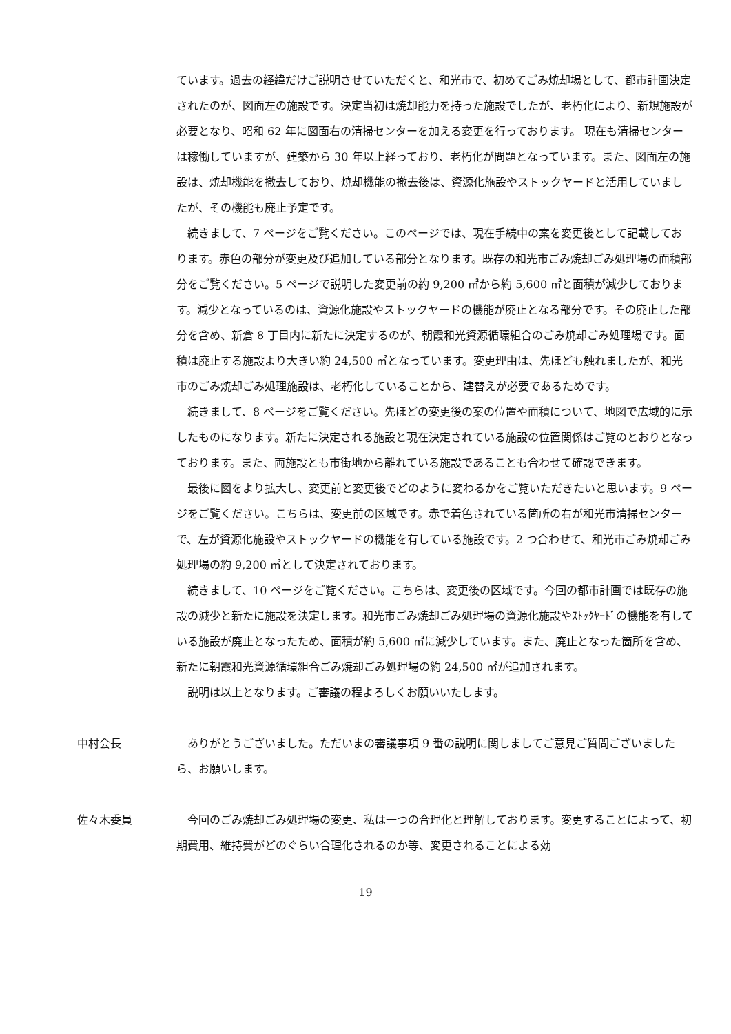ています。過去の経緯だけご説明させていただくと、和光市で、初めてごみ焼却場として、都市計画決定されたのが、図面左の施設です。決定当初は焼却能力を持った施設でしたが、老朽化により、新規施設が必要となり、昭和 62 年に図面右の清掃センターを加える変更を行っております。 現在も清掃センターは稼働していますが、建築から 30 年以上経っており、老朽化が問題となっています。また、図面左の施設は、焼却機能を撤去しており、焼却機能の撤去後は、資源化施設やストックヤードと活用していましたが、その機能も廃止予定です。
続きまして、7 ページをご覧ください。このページでは、現在手続中の案を変更後として記載しております。赤色の部分が変更及び追加している部分となります。既存の和光市ごみ焼却ごみ処理場の面積部分をご覧ください。5 ページで説明した変更前の約 9,200 ㎡から約 5,600 ㎡と面積が減少しております。減少となっているのは、資源化施設やストックヤードの機能が廃止となる部分です。その廃止した部分を含め、新倉 8 丁目内に新たに決定するのが、朝霞和光資源循環組合のごみ焼却ごみ処理場です。面積は廃止する施設より大きい約 24,500 ㎡となっています。変更理由は、先ほども触れましたが、和光市のごみ焼却ごみ処理施設は、老朽化していることから、建替えが必要であるためです。
続きまして、8 ページをご覧ください。先ほどの変更後の案の位置や面積について、地図で広域的に示したものになります。新たに決定される施設と現在決定されている施設の位置関係はご覧のとおりとなっております。また、両施設とも市街地から離れている施設であることも合わせて確認できます。
最後に図をより拡大し、変更前と変更後でどのように変わるかをご覧いただきたいと思います。9 ページをご覧ください。こちらは、変更前の区域です。赤で着色されている箇所の右が和光市清掃センターで、左が資源化施設やストックヤードの機能を有している施設です。2 つ合わせて、和光市ごみ焼却ごみ処理場の約 9,200 ㎡として決定されております。
続きまして、10 ページをご覧ください。こちらは、変更後の区域です。今回の都市計画では既存の施設の減少と新たに施設を決定します。和光市ごみ焼却ごみ処理場の資源化施設やｽﾄｯｸﾔｰﾄﾞの機能を有している施設が廃止となったため、面積が約 5,600 ㎡に減少しています。また、廃止となった箇所を含め、新たに朝霞和光資源循環組合ごみ焼却ごみ処理場の約 24,500 ㎡が追加されます。
説明は以上となります。ご審議の程よろしくお願いいたします。
中村会長 ありがとうございました。ただいまの審議事項 9 番の説明に関しましてご意見ご質問ございましたら、お願いします。
佐々木委員 今回のごみ焼却ごみ処理場の変更、私は一つの合理化と理解しております。変更することによって、初期費用、維持費がどのぐらい合理化されるのか等、変更されることによる効
19